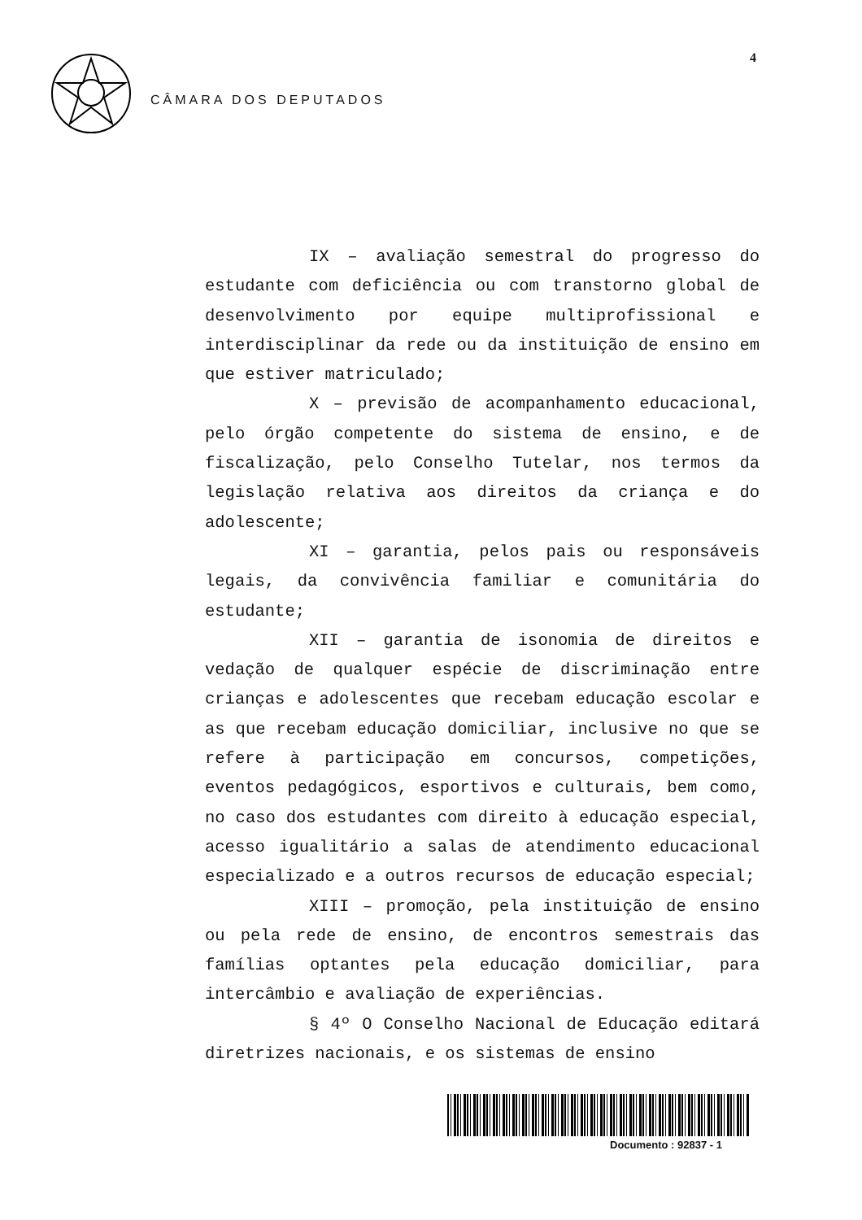4
CÂMARA DOS DEPUTADOS
IX – avaliação semestral do progresso do estudante com deficiência ou com transtorno global de desenvolvimento por equipe multiprofissional e interdisciplinar da rede ou da instituição de ensino em que estiver matriculado;
X – previsão de acompanhamento educacional, pelo órgão competente do sistema de ensino, e de fiscalização, pelo Conselho Tutelar, nos termos da legislação relativa aos direitos da criança e do adolescente;
XI – garantia, pelos pais ou responsáveis legais, da convivência familiar e comunitária do estudante;
XII – garantia de isonomia de direitos e vedação de qualquer espécie de discriminação entre crianças e adolescentes que recebam educação escolar e as que recebam educação domiciliar, inclusive no que se refere à participação em concursos, competições, eventos pedagógicos, esportivos e culturais, bem como, no caso dos estudantes com direito à educação especial, acesso igualitário a salas de atendimento educacional especializado e a outros recursos de educação especial;
XIII – promoção, pela instituição de ensino ou pela rede de ensino, de encontros semestrais das famílias optantes pela educação domiciliar, para intercâmbio e avaliação de experiências.
§ 4º O Conselho Nacional de Educação editará diretrizes nacionais, e os sistemas de ensino
Documento : 92837 - 1